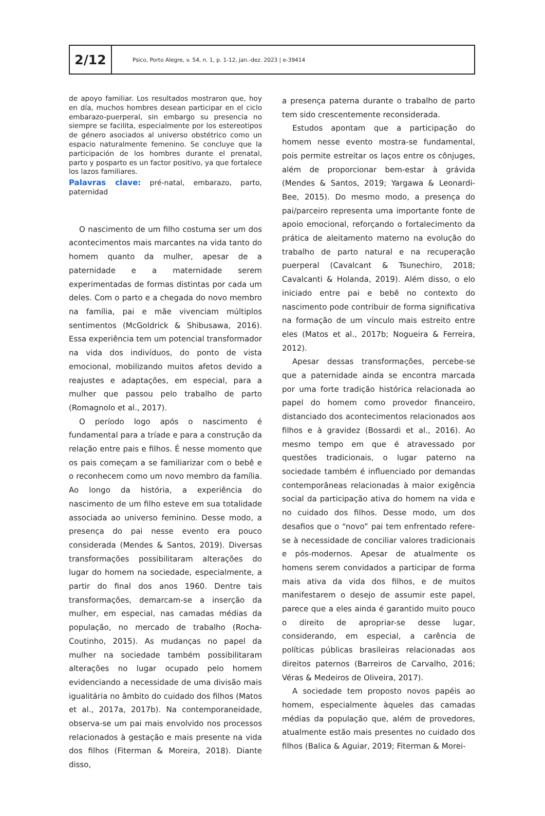2/12
Psico, Porto Alegre, v. 54, n. 1, p. 1-12, jan.-dez. 2023 | e-39414
de apoyo familiar. Los resultados mostraron que, hoy en día, muchos hombres desean participar en el ciclo embarazo-puerperal, sin embargo su presencia no siempre se facilita, especialmente por los estereotipos de género asociados al universo obstétrico como un espacio naturalmente femenino. Se concluye que la participación de los hombres durante el prenatal, parto y posparto es un factor positivo, ya que fortalece los lazos familiares.
Palavras clave: pré-natal, embarazo, parto, paternidad
O nascimento de um filho costuma ser um dos acontecimentos mais marcantes na vida tanto do homem quanto da mulher, apesar de a paternidade e a maternidade serem experimentadas de formas distintas por cada um deles. Com o parto e a chegada do novo membro na família, pai e mãe vivenciam múltiplos sentimentos (McGoldrick & Shibusawa, 2016). Essa experiência tem um potencial transformador na vida dos indivíduos, do ponto de vista emocional, mobilizando muitos afetos devido a reajustes e adaptações, em especial, para a mulher que passou pelo trabalho de parto (Romagnolo et al., 2017).
O período logo após o nascimento é fundamental para a tríade e para a construção da relação entre pais e filhos. É nesse momento que os pais começam a se familiarizar com o bebê e o reconhecem como um novo membro da família. Ao longo da história, a experiência do nascimento de um filho esteve em sua totalidade associada ao universo feminino. Desse modo, a presença do pai nesse evento era pouco considerada (Mendes & Santos, 2019). Diversas transformações possibilitaram alterações do lugar do homem na sociedade, especialmente, a partir do final dos anos 1960. Dentre tais transformações, demarcam-se a inserção da mulher, em especial, nas camadas médias da população, no mercado de trabalho (Rocha-Coutinho, 2015). As mudanças no papel da mulher na sociedade também possibilitaram alterações no lugar ocupado pelo homem evidenciando a necessidade de uma divisão mais igualitária no âmbito do cuidado dos filhos (Matos et al., 2017a, 2017b). Na contemporaneidade, observa-se um pai mais envolvido nos processos relacionados à gestação e mais presente na vida dos filhos (Fiterman & Moreira, 2018). Diante disso,
a presença paterna durante o trabalho de parto tem sido crescentemente reconsiderada.
Estudos apontam que a participação do homem nesse evento mostra-se fundamental, pois permite estreitar os laços entre os cônjuges, além de proporcionar bem-estar à grávida (Mendes & Santos, 2019; Yargawa & Leonardi-Bee, 2015). Do mesmo modo, a presença do pai/parceiro representa uma importante fonte de apoio emocional, reforçando o fortalecimento da prática de aleitamento materno na evolução do trabalho de parto natural e na recuperação puerperal (Cavalcant & Tsunechiro, 2018; Cavalcanti & Holanda, 2019). Além disso, o elo iniciado entre pai e bebê no contexto do nascimento pode contribuir de forma significativa na formação de um vínculo mais estreito entre eles (Matos et al., 2017b; Nogueira & Ferreira, 2012).
Apesar dessas transformações, percebe-se que a paternidade ainda se encontra marcada por uma forte tradição histórica relacionada ao papel do homem como provedor financeiro, distanciado dos acontecimentos relacionados aos filhos e à gravidez (Bossardi et al., 2016). Ao mesmo tempo em que é atravessado por questões tradicionais, o lugar paterno na sociedade também é influenciado por demandas contemporâneas relacionadas à maior exigência social da participação ativa do homem na vida e no cuidado dos filhos. Desse modo, um dos desafios que o “novo” pai tem enfrentado refere-se à necessidade de conciliar valores tradicionais e pós-modernos. Apesar de atualmente os homens serem convidados a participar de forma mais ativa da vida dos filhos, e de muitos manifestarem o desejo de assumir este papel, parece que a eles ainda é garantido muito pouco o direito de apropriar-se desse lugar, considerando, em especial, a carência de políticas públicas brasileiras relacionadas aos direitos paternos (Barreiros de Carvalho, 2016; Véras & Medeiros de Oliveira, 2017).
A sociedade tem proposto novos papéis ao homem, especialmente àqueles das camadas médias da população que, além de provedores, atualmente estão mais presentes no cuidado dos filhos (Balica & Aguiar, 2019; Fiterman & Morei-